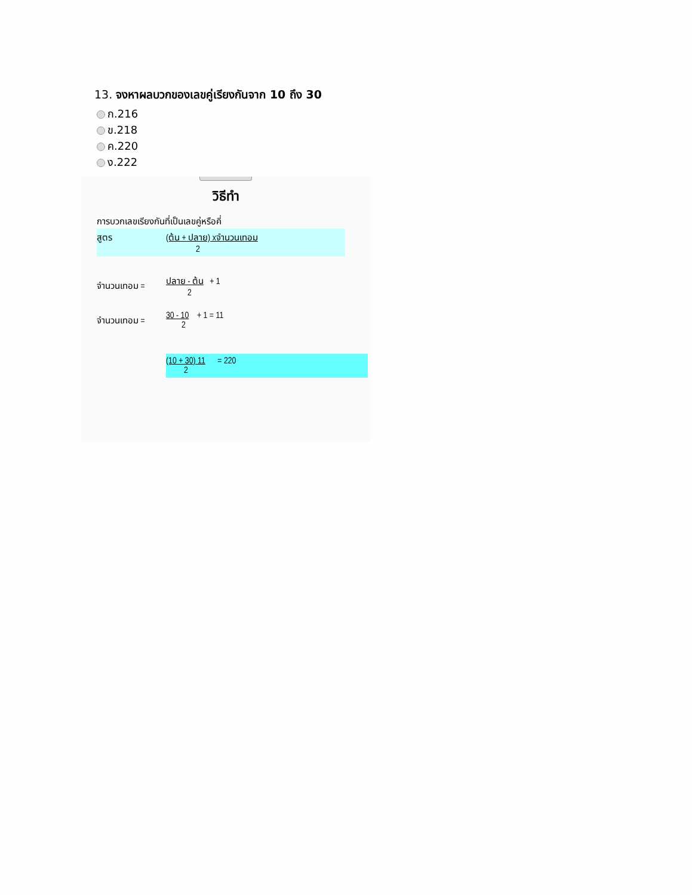13. จงหาผลบวกของเลขคู่เรียงกันจาก 10 ถึง 30
ก.216
ข.218
ค.220
ง.222
วิธีทำ
การบวกเลขเรียงกันที่เป็นเลขคู่หรือคี่
สูตร (ต้น + ปลาย) xจำนวนเทอม
2
จำนวนเทอม = ปลาย - ต้น + 1
2
จำนวนเทอม = 30 - 10 + 1 = 11
2
(10 + 30) 11 = 220
2